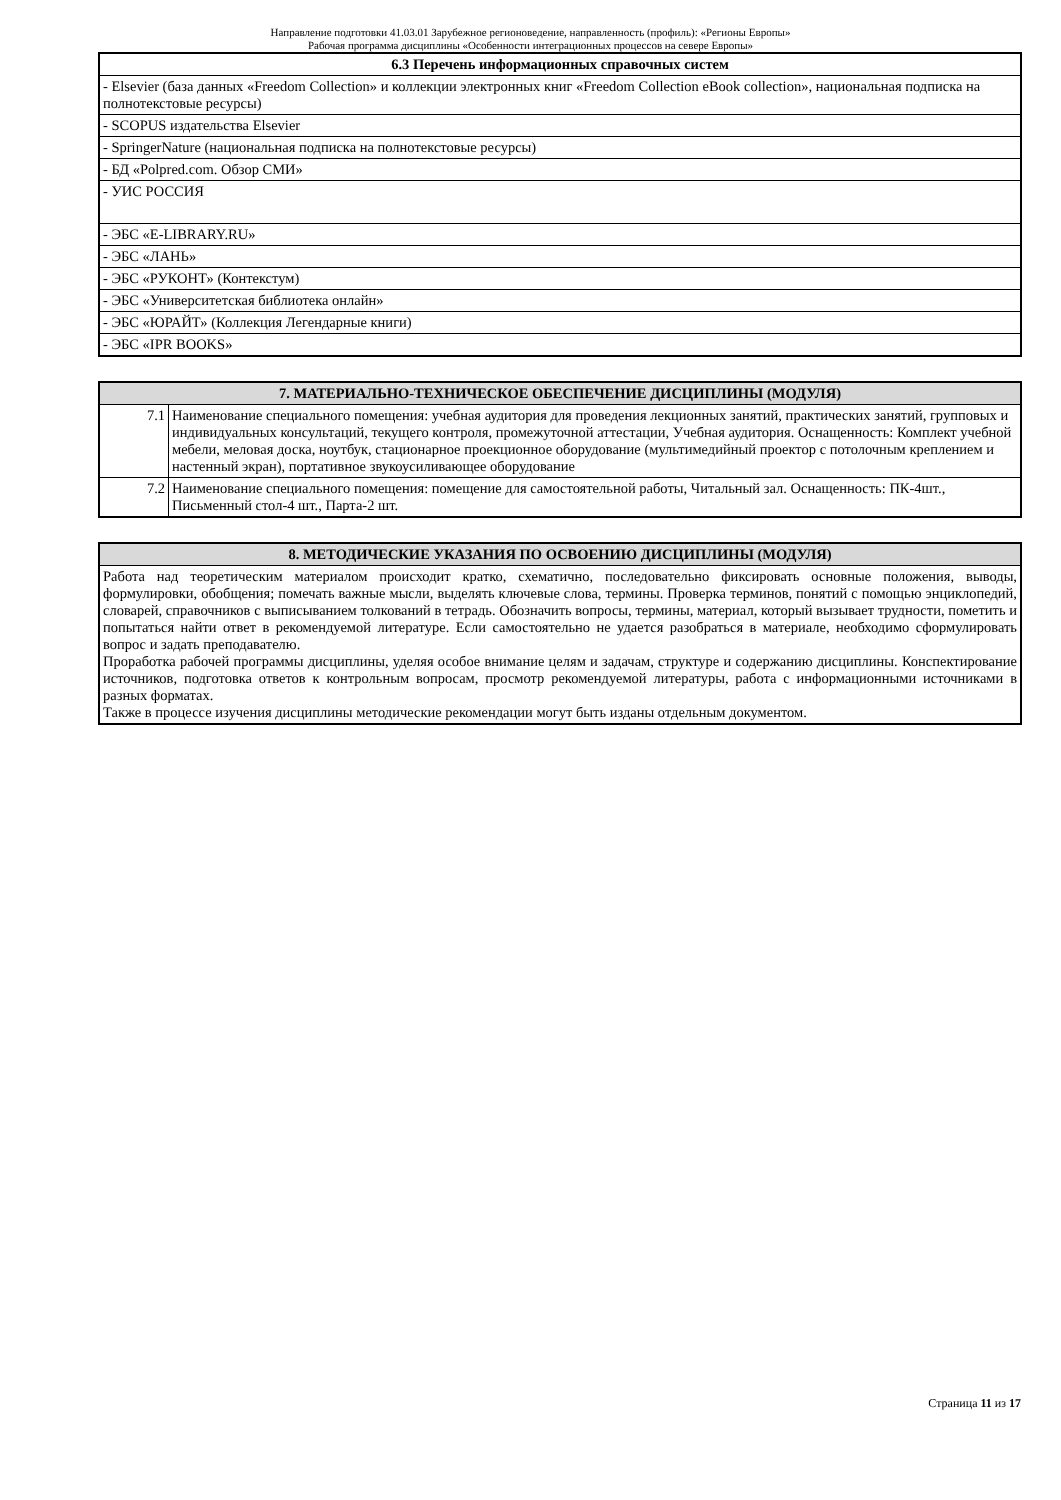Направление подготовки 41.03.01 Зарубежное регионоведение, направленность (профиль): «Регионы Европы»
Рабочая программа дисциплины «Особенности интеграционных процессов на севере Европы»
| 6.3 Перечень информационных справочных систем |
| --- |
| - Elsevier (база данных «Freedom Collection» и коллекции электронных книг «Freedom Collection eBook collection», национальная подписка на полнотекстовые ресурсы) |
| - SCOPUS издательства Elsevier |
| - SpringerNature (национальная подписка на полнотекстовые ресурсы) |
| - БД «Polpred.com. Обзор СМИ» |
| - УИС РОССИЯ |
| - ЭБС «E-LIBRARY.RU» |
| - ЭБС «ЛАНЬ» |
| - ЭБС «РУКОНТ» (Контекстум) |
| - ЭБС «Университетская библиотека онлайн» |
| - ЭБС «ЮРАЙТ» (Коллекция Легендарные книги) |
| - ЭБС «IPR BOOKS» |
| 7. МАТЕРИАЛЬНО-ТЕХНИЧЕСКОЕ ОБЕСПЕЧЕНИЕ ДИСЦИПЛИНЫ (МОДУЛЯ) | |
| --- | --- |
| 7.1 | Наименование специального помещения: учебная аудитория для проведения лекционных занятий, практических занятий, групповых и индивидуальных консультаций, текущего контроля, промежуточной аттестации, Учебная аудитория. Оснащенность: Комплект учебной мебели, меловая доска, ноутбук, стационарное проекционное оборудование (мультимедийный проектор с потолочным креплением и настенный экран), портативное звукоусиливающее оборудование |
| 7.2 | Наименование специального помещения: помещение для самостоятельной работы, Читальный зал. Оснащенность: ПК-4шт., Письменный стол-4 шт., Парта-2 шт. |
| 8. МЕТОДИЧЕСКИЕ УКАЗАНИЯ ПО ОСВОЕНИЮ ДИСЦИПЛИНЫ (МОДУЛЯ) |
| --- |
| Работа над теоретическим материалом происходит кратко, схематично, последовательно фиксировать основные положения, выводы, формулировки, обобщения; помечать важные мысли, выделять ключевые слова, термины. Проверка терминов, понятий с помощью энциклопедий, словарей, справочников с выписыванием толкований в тетрадь. Обозначить вопросы, термины, материал, который вызывает трудности, пометить и попытаться найти ответ в рекомендуемой литературе. Если самостоятельно не удается разобраться в материале, необходимо сформулировать вопрос и задать преподавателю. Проработка рабочей программы дисциплины, уделяя особое внимание целям и задачам, структуре и содержанию дисциплины. Конспектирование источников, подготовка ответов к контрольным вопросам, просмотр рекомендуемой литературы, работа с информационными источниками в разных форматах. Также в процессе изучения дисциплины методические рекомендации могут быть изданы отдельным документом. |
Страница 11 из 17